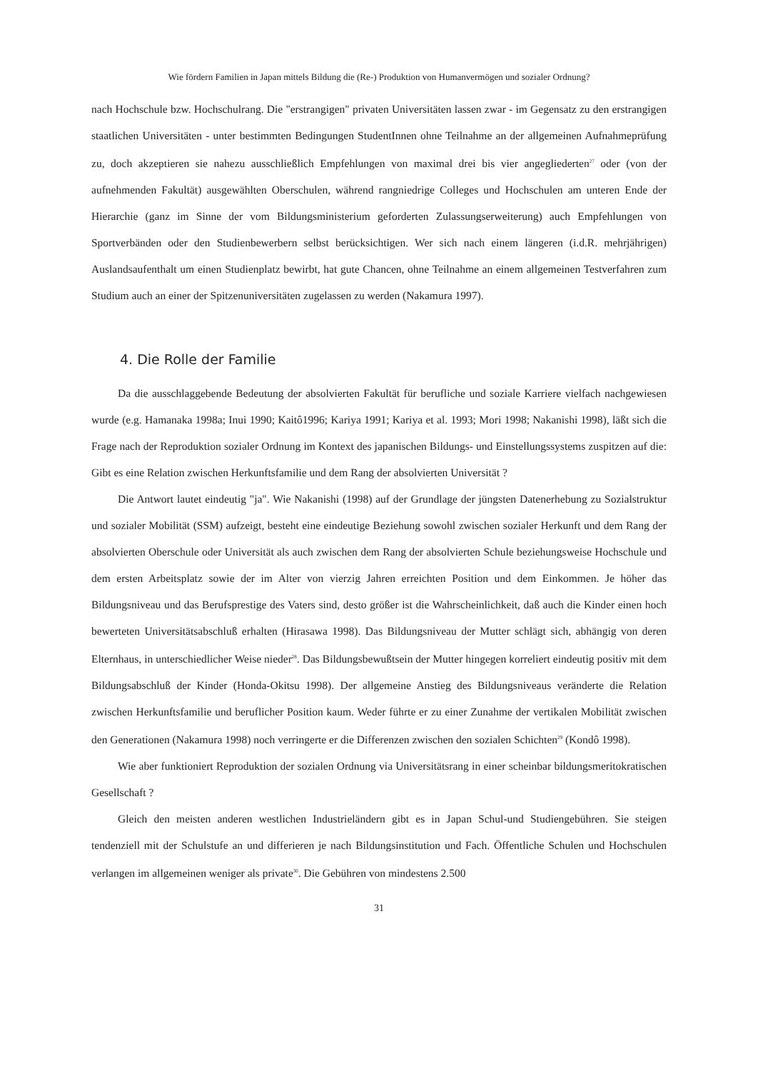Wie fördern Familien in Japan mittels Bildung die (Re-) Produktion von Humanvermögen und sozialer Ordnung?
nach Hochschule bzw. Hochschulrang. Die "erstrangigen" privaten Universitäten lassen zwar - im Gegensatz zu den erstrangigen staatlichen Universitäten - unter bestimmten Bedingungen StudentInnen ohne Teilnahme an der allgemeinen Aufnahmeprüfung zu, doch akzeptieren sie nahezu ausschließlich Empfehlungen von maximal drei bis vier angegliederten<sup>27</sup> oder (von der aufnehmenden Fakultät) ausgewählten Oberschulen, während rangniedrige Colleges und Hochschulen am unteren Ende der Hierarchie (ganz im Sinne der vom Bildungsministerium geforderten Zulassungserweiterung) auch Empfehlungen von Sportverbänden oder den Studienbewerbern selbst berücksichtigen. Wer sich nach einem längeren (i.d.R. mehrjährigen) Auslandsaufenthalt um einen Studienplatz bewirbt, hat gute Chancen, ohne Teilnahme an einem allgemeinen Testverfahren zum Studium auch an einer der Spitzenuniversitäten zugelassen zu werden (Nakamura 1997).
4. Die Rolle der Familie
Da die ausschlaggebende Bedeutung der absolvierten Fakultät für berufliche und soziale Karriere vielfach nachgewiesen wurde (e.g. Hamanaka 1998a; Inui 1990; Kaitô1996; Kariya 1991; Kariya et al. 1993; Mori 1998; Nakanishi 1998), läßt sich die Frage nach der Reproduktion sozialer Ordnung im Kontext des japanischen Bildungs- und Einstellungssystems zuspitzen auf die: Gibt es eine Relation zwischen Herkunftsfamilie und dem Rang der absolvierten Universität ?
Die Antwort lautet eindeutig "ja". Wie Nakanishi (1998) auf der Grundlage der jüngsten Datenerhebung zu Sozialstruktur und sozialer Mobilität (SSM) aufzeigt, besteht eine eindeutige Beziehung sowohl zwischen sozialer Herkunft und dem Rang der absolvierten Oberschule oder Universität als auch zwischen dem Rang der absolvierten Schule beziehungsweise Hochschule und dem ersten Arbeitsplatz sowie der im Alter von vierzig Jahren erreichten Position und dem Einkommen. Je höher das Bildungsniveau und das Berufsprestige des Vaters sind, desto größer ist die Wahrscheinlichkeit, daß auch die Kinder einen hoch bewerteten Universitätsabschluß erhalten (Hirasawa 1998). Das Bildungsniveau der Mutter schlägt sich, abhängig von deren Elternhaus, in unterschiedlicher Weise nieder<sup>28</sup>. Das Bildungsbewußtsein der Mutter hingegen korreliert eindeutig positiv mit dem Bildungsabschluß der Kinder (Honda-Okitsu 1998). Der allgemeine Anstieg des Bildungsniveaus veränderte die Relation zwischen Herkunftsfamilie und beruflicher Position kaum. Weder führte er zu einer Zunahme der vertikalen Mobilität zwischen den Generationen (Nakamura 1998) noch verringerte er die Differenzen zwischen den sozialen Schichten<sup>29</sup> (Kondô 1998).
Wie aber funktioniert Reproduktion der sozialen Ordnung via Universitätsrang in einer scheinbar bildungsmeritokratischen Gesellschaft ?
Gleich den meisten anderen westlichen Industrieländern gibt es in Japan Schul-und Studiengebühren. Sie steigen tendenziell mit der Schulstufe an und differieren je nach Bildungsinstitution und Fach. Öffentliche Schulen und Hochschulen verlangen im allgemeinen weniger als private<sup>30</sup>. Die Gebühren von mindestens 2.500
31